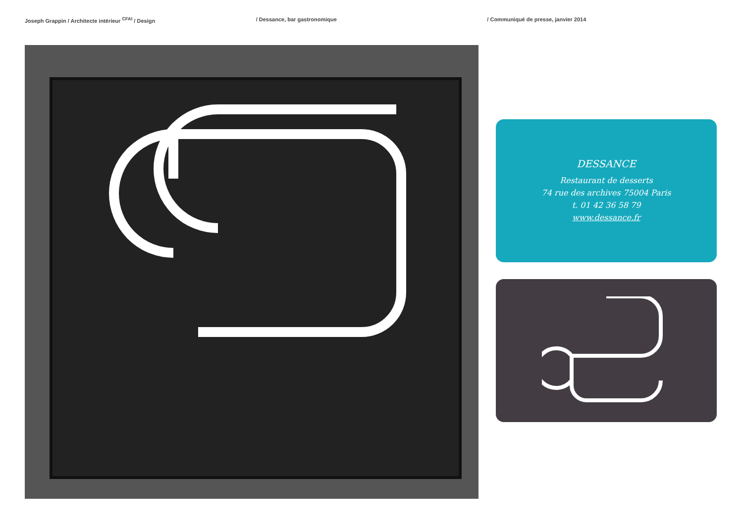Joseph Grappin / Architecte intérieur <sup>CFAI</sup> / Design / Dessance, bar gastronomique / Communiqué de presse, janvier 2014
DESSANCE
Restaurant de desserts
74 rue des archives 75004 Paris
t. 01 42 36 58 79
www.dessance.fr